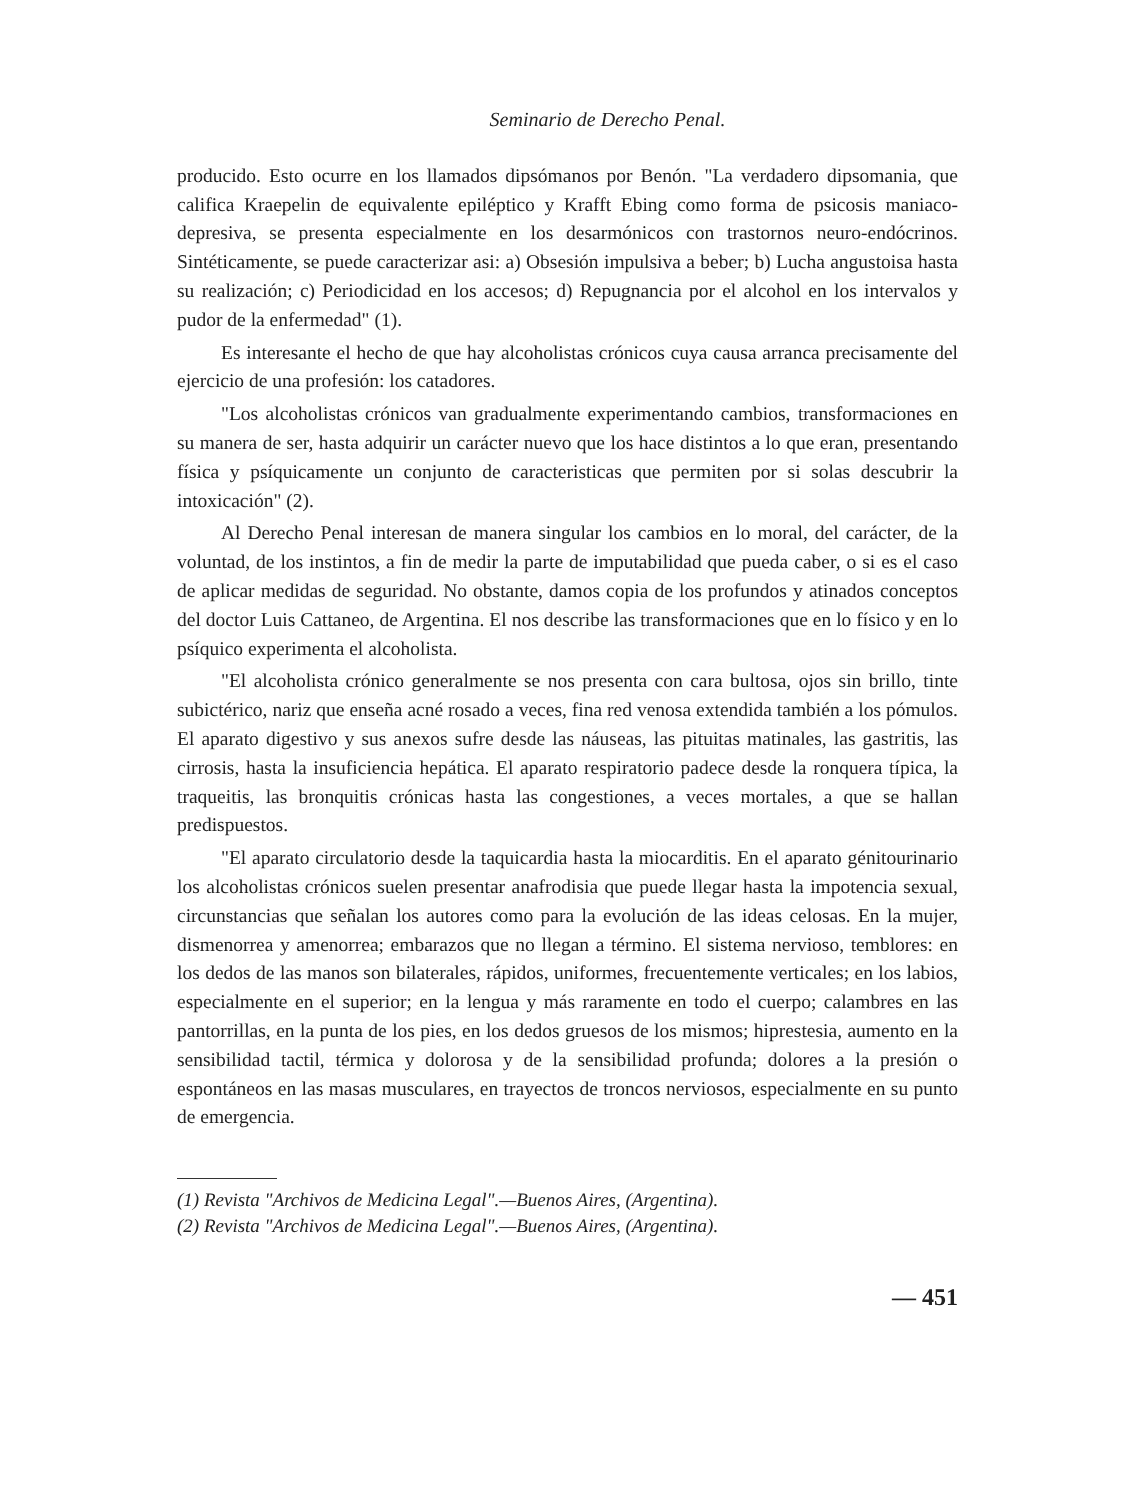Seminario de Derecho Penal.
producido. Esto ocurre en los llamados dipsómanos por Benón. "La verdadero dipsomania, que califica Kraepelin de equivalente epiléptico y Krafft Ebing como forma de psicosis maniaco-depresiva, se presenta especialmente en los desarmónicos con trastornos neuro-endócrinos. Sintéticamente, se puede caracterizar asi: a) Obsesión impulsiva a beber; b) Lucha angustoisa hasta su realización; c) Periodicidad en los accesos; d) Repugnancia por el alcohol en los intervalos y pudor de la enfermedad" (1).
Es interesante el hecho de que hay alcoholistas crónicos cuya causa arranca precisamente del ejercicio de una profesión: los catadores.
"Los alcoholistas crónicos van gradualmente experimentando cambios, transformaciones en su manera de ser, hasta adquirir un carácter nuevo que los hace distintos a lo que eran, presentando física y psíquicamente un conjunto de caracteristicas que permiten por si solas descubrir la intoxicación" (2).
Al Derecho Penal interesan de manera singular los cambios en lo moral, del carácter, de la voluntad, de los instintos, a fin de medir la parte de imputabilidad que pueda caber, o si es el caso de aplicar medidas de seguridad. No obstante, damos copia de los profundos y atinados conceptos del doctor Luis Cattaneo, de Argentina. El nos describe las transformaciones que en lo físico y en lo psíquico experimenta el alcoholista.
"El alcoholista crónico generalmente se nos presenta con cara bultosa, ojos sin brillo, tinte subictérico, nariz que enseña acné rosado a veces, fina red venosa extendida también a los pómulos. El aparato digestivo y sus anexos sufre desde las náuseas, las pituitas matinales, las gastritis, las cirrosis, hasta la insuficiencia hepática. El aparato respiratorio padece desde la ronquera típica, la traqueitis, las bronquitis crónicas hasta las congestiones, a veces mortales, a que se hallan predispuestos.
"El aparato circulatorio desde la taquicardia hasta la miocarditis. En el aparato génitourinario los alcoholistas crónicos suelen presentar anafrodisia que puede llegar hasta la impotencia sexual, circunstancias que señalan los autores como para la evolución de las ideas celosas. En la mujer, dismenorrea y amenorrea; embarazos que no llegan a término. El sistema nervioso, temblores: en los dedos de las manos son bilaterales, rápidos, uniformes, frecuentemente verticales; en los labios, especialmente en el superior; en la lengua y más raramente en todo el cuerpo; calambres en las pantorrillas, en la punta de los pies, en los dedos gruesos de los mismos; hiprestesia, aumento en la sensibilidad tactil, térmica y dolorosa y de la sensibilidad profunda; dolores a la presión o espontáneos en las masas musculares, en trayectos de troncos nerviosos, especialmente en su punto de emergencia.
(1) Revista "Archivos de Medicina Legal".—Buenos Aires, (Argentina).
(2) Revista "Archivos de Medicina Legal".—Buenos Aires, (Argentina).
— 451